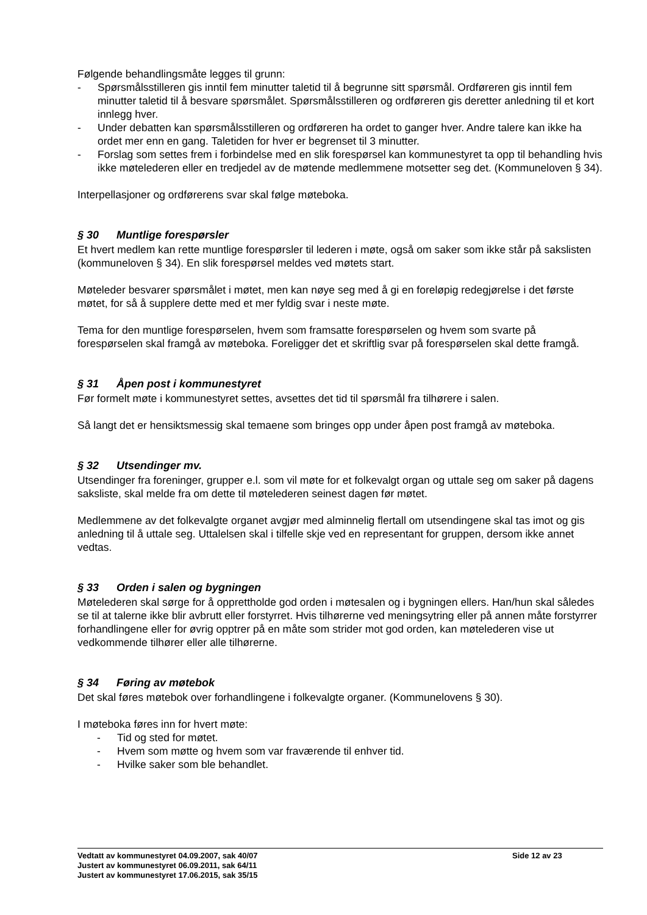Følgende behandlingsmåte legges til grunn:
- Spørsmålsstilleren gis inntil fem minutter taletid til å begrunne sitt spørsmål. Ordføreren gis inntil fem minutter taletid til å besvare spørsmålet. Spørsmålsstilleren og ordføreren gis deretter anledning til et kort innlegg hver.
- Under debatten kan spørsmålsstilleren og ordføreren ha ordet to ganger hver. Andre talere kan ikke ha ordet mer enn en gang. Taletiden for hver er begrenset til 3 minutter.
- Forslag som settes frem i forbindelse med en slik forespørsel kan kommunestyret ta opp til behandling hvis ikke møtelederen eller en tredjedel av de møtende medlemmene motsetter seg det. (Kommuneloven § 34).
Interpellasjoner og ordførerens svar skal følge møteboka.
§ 30 Muntlige forespørsler
Et hvert medlem kan rette muntlige forespørsler til lederen i møte, også om saker som ikke står på sakslisten (kommuneloven § 34). En slik forespørsel meldes ved møtets start.
Møteleder besvarer spørsmålet i møtet, men kan nøye seg med å gi en foreløpig redegjørelse i det første møtet, for så å supplere dette med et mer fyldig svar i neste møte.
Tema for den muntlige forespørselen, hvem som framsatte forespørselen og hvem som svarte på forespørselen skal framgå av møteboka. Foreligger det et skriftlig svar på forespørselen skal dette framgå.
§ 31 Åpen post i kommunestyret
Før formelt møte i kommunestyret settes, avsettes det tid til spørsmål fra tilhørere i salen.
Så langt det er hensiktsmessig skal temaene som bringes opp under åpen post framgå av møteboka.
§ 32 Utsendinger mv.
Utsendinger fra foreninger, grupper e.l. som vil møte for et folkevalgt organ og uttale seg om saker på dagens saksliste, skal melde fra om dette til møtelederen seinest dagen før møtet.
Medlemmene av det folkevalgte organet avgjør med alminnelig flertall om utsendingene skal tas imot og gis anledning til å uttale seg. Uttalelsen skal i tilfelle skje ved en representant for gruppen, dersom ikke annet vedtas.
§ 33 Orden i salen og bygningen
Møtelederen skal sørge for å opprettholde god orden i møtesalen og i bygningen ellers. Han/hun skal således se til at talerne ikke blir avbrutt eller forstyrret. Hvis tilhørerne ved meningsytring eller på annen måte forstyrrer forhandlingene eller for øvrig opptrer på en måte som strider mot god orden, kan møtelederen vise ut vedkommende tilhører eller alle tilhørerne.
§ 34 Føring av møtebok
Det skal føres møtebok over forhandlingene i folkevalgte organer. (Kommunelovens § 30).
I møteboka føres inn for hvert møte:
- Tid og sted for møtet.
- Hvem som møtte og hvem som var fraværende til enhver tid.
- Hvilke saker som ble behandlet.
Vedtatt av kommunestyret 04.09.2007, sak 40/07 Side 12 av 23
Justert av kommunestyret 06.09.2011, sak 64/11
Justert av kommunestyret 17.06.2015, sak 35/15